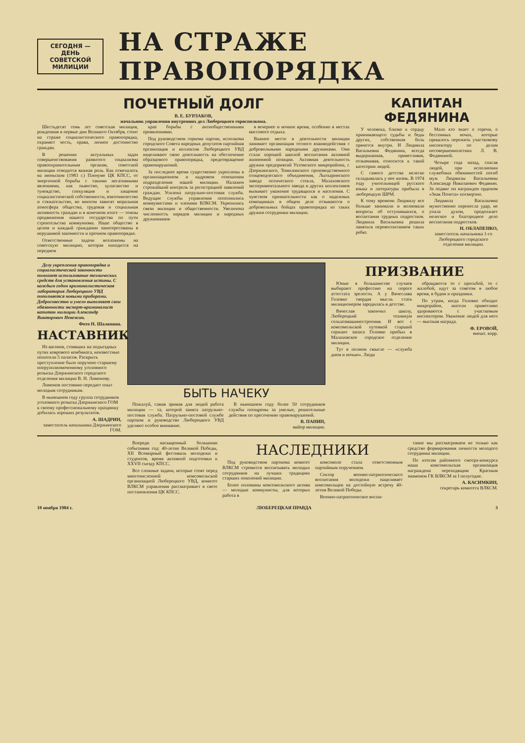СЕГОДНЯ —
ДЕНЬ СОВЕТСКОЙ
МИЛИЦИИ
НА СТРАЖЕ ПРАВОПОРЯДКА
ПОЧЕТНЫЙ ДОЛГ
В. Е. БУРЛАКОВ,
начальник управления внутренних дел Люберецкого горисполкома.
Шестьдесят семь лет советская милиция, рожденная в первые дни Великого Октября, стоит на страже социалистического правопорядка, охраняет честь, права, личное достоинство граждан.
В решении актуальных задач совершенствования развитого социализма правоохранительным органам, советской милиции отводится важная роль. Как отмечалось на июньском (1983 г.) Пленуме ЦК КПСС, от энергичной борьбы с такими негативными явлениями, как пьянство, хулиганство и тунеядство, спекуляция и хищение социалистической собственности, взяточничество и стяжательство, во многом зависят моральная атмосфера общества, трудовая и социальная активность граждан и в конечном итоге — темпы продвижения нашего государства по пути строительства коммунизма. Наше общество в целом и каждый гражданин заинтересованы в нерушимой законности и прочном правопорядке.
Ответственные задачи возложены на советскую милицию, которая находится на переднем
крае борьбы с антиобщественными проявлениями.
Под руководством горкома партии, исполкома городского Совета народных депутатов партийная организация и коллектив Люберецкого УВД нацеливают свою деятельность на обеспечение образцового правопорядка, предотвращение правонарушений.
За последнее время существенно укреплены в организационном и кадровом отношении подразделения нашей милиции. Налажен строжайший контроль за регистрацией заявлений граждан. Усилена патрульно-постовая служба. Ведущие службы управления пополнились коммунистами и членами ВЛКСМ. Укрепились связи милиции и общественности. Увеличена численность нарядов милиции и народных дружинников
в вечернее и ночное время, особенно в местах массового отдыха.
Важное место в деятельности милиции занимает организация тесного взаимодействия с добровольными народными дружинами. Они стали хорошей школой воспитания активной жизненной позиции. Активная деятельность дружин предприятий Ухтомского микрорайона, г. Дзержинского, Томилинского производственного птицеводческого объединения, Лыткаринского завода оптического стекла, Малаховского экспериментального завода и других коллективов вызывает уважение трудящихся и населения. С чувством признательности как о надежных помощниках в общем деле отзываются о добровольных бойцах правопорядка из таких дружин сотрудники милиции.
КАПИТАН ФЕДЯНИНА
У человека, близко к сердцу принимающего судьбы и беды других, собственная боль прячется внутри. И Людмила Васильевна Федянина, всегда выдержанная, приветливая, отзывчивая, относится к такой категории людей.
С самого детства нелегко складывалась у нее жизнь. В 1974 году учительницей русского языка и литературы прибыла в люберецкую ШРМ.
К тому времени Людмилу все больше занимали и волновали вопросы об оступившихся, о воспитании трудных подростков. Людмила Васильевна решила заняться перевоспитанием таких ребят.
Мало кто знает о горечи, о бессонных ночах, которые пришлось пережить участковому инспектору по делам несовершеннолетних Л. В. Федяниной.
Четыре года назад, спасая людей, при исполнении служебных обязанностей погиб муж Людмилы Васильевны Александр Николаевич Федянин. За подвиг он награжден орденом «Знак Почета» посмертно.
Людмила Васильевна мужественно перенесла удар, не упала духом, продолжает нелегкое и благородное дело воспитания подростков.
Н. ОБЛАПЕНКО,
заместитель начальника 1-го Люберецкого городского отделения милиции.
Делу укрепления правопорядка и социалистической законности помогает использование технических средств для установления истины. С каждым годом криминалистическая лаборатория Люберецкого УВД пополняется новыми приборами. Добросовестно и умело выполняет свои обязанности эксперт-криминалист капитан милиции Александр Викторович Невежин.
Фото Н. Шаляпина.
НАСТАВНИК
Из вагонов, стоявших на подъездных путях коврового комбината, неизвестные похитили 5 паласов. Раскрыть преступление было поручено старшему оперуполномоченному уголовного розыска Дзержинского городского отделения милиции В. Н. Лимонову.
Лимонов постоянно передает опыт молодым сотрудникам.
В нынешнем году группа сотрудников уголовного розыска Дзержинского ГОМ к своему профессиональному празднику добилась хороших результатов.
А. ШАДРИН,
заместитель начальника Дзержинского ГОМ.
БЫТЬ НАЧЕКУ
Пожалуй, самая зримая для людей работа милиции — та, которой занята патрульно-постовая служба. Патрульно-постовой службе партком и руководство Люберецкого УВД уделяют особое внимание.
В нынешнем году более 50 сотрудников службы поощрены за умелые, решительные действия по пресечению правонарушений.
В. ПАНИН,
майор милиции.
ПРИЗВАНИЕ
Юные в большинстве случаев выбирают профессию на пороге аттестата зрелости. А у Вячеслава Головко твердая мысль стать милиционером зародилась в детстве.
Вячеслав закончил школу, Люберецкий техникум сельхозмашиностроения. И вот с комсомольской путевкой старший сержант запаса Головко прибыл в Малаховское городское отделение милиции.
Тут в полном смысле — «служба днем и ночью». Люди
обращаются то с просьбой, то с жалобой, идут за советом в любое время, в будни и праздники.
По утрам, когда Головко обходит микрорайон, жители приветливо здороваются с участковым инспектором. Уважение людей для него — высокая награда.
Ф. ЕРОВОЙ,
внешт. корр.
Впереди насыщенный большими событиями год: 40-летие Великой Победы, XII Всемирный фестиваль молодежи и студентов, время активной подготовки к XXVII съезду КПСС.
Все сложные задачи, которые стоят перед многочисленной комсомольской организацией Люберецкого УВД, комитет ВЛКСМ управления рассматривает в свете постановления ЦК КПСС.
НАСЛЕДНИКИ
Под руководством парткома комитет ВЛКСМ стремится воспитывать молодых сотрудников на лучших традициях старших поколений милиции.
Более половины комсомольского актива — молодые коммунисты, для которых работа в
комсомоле стала ответственным партийным поручением.
Сектор военно-патриотического воспитания молодежи нацеливает комсомольцев на достойную встречу 40-летия Великой Победы.
Военно-патриотическое воспи-
тание мы рассматриваем не только как средство формирования личности молодого сотрудника милиции.
По итогам районного смотра-конкурса наша комсомольская организация награждена переходящим Красным знаменем ГК ВЛКСМ за I полугодие.
А. КАСИМКИН,
секретарь комитета ВЛКСМ.
10 ноября 1984 г. ЛЮБЕРЕЦКАЯ ПРАВДА 3